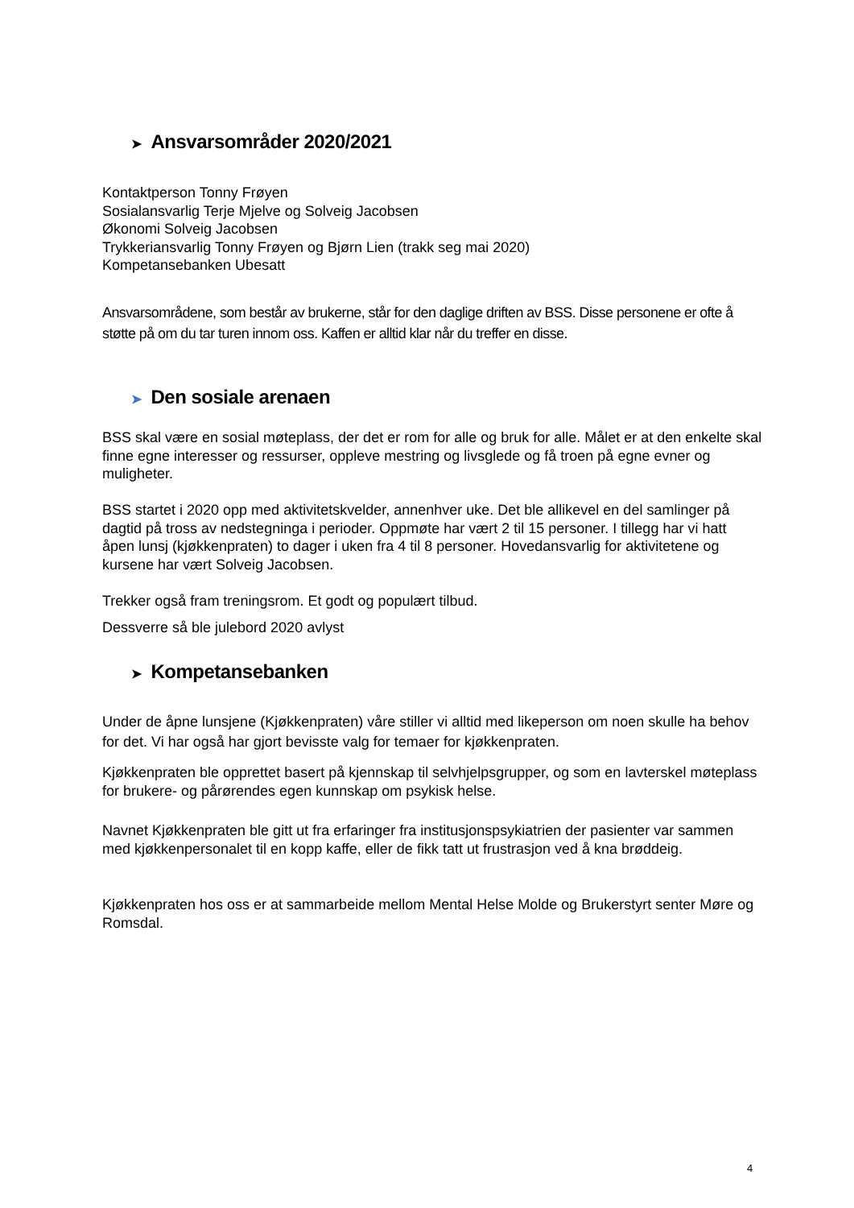➤ Ansvarsområder 2020/2021
Kontaktperson Tonny Frøyen
Sosialansvarlig Terje Mjelve og Solveig Jacobsen
Økonomi Solveig Jacobsen
Trykkeriansvarlig Tonny Frøyen og Bjørn Lien (trakk seg mai 2020)
Kompetansebanken Ubesatt
Ansvarsområdene, som består av brukerne, står for den daglige driften av BSS. Disse personene er ofte å støtte på om du tar turen innom oss. Kaffen er alltid klar når du treffer en disse.
➤ Den sosiale arenaen
BSS skal være en sosial møteplass, der det er rom for alle og bruk for alle. Målet er at den enkelte skal finne egne interesser og ressurser, oppleve mestring og livsglede og få troen på egne evner og muligheter.
BSS startet i 2020 opp med aktivitetskvelder, annenhver uke. Det ble allikevel en del samlinger på dagtid på tross av nedstegninga i perioder. Oppmøte har vært 2 til 15 personer. I tillegg har vi hatt åpen lunsj (kjøkkenpraten) to dager i uken fra 4 til 8 personer. Hovedansvarlig for aktivitetene og kursene har vært Solveig Jacobsen.
Trekker også fram treningsrom. Et godt og populært tilbud.
Dessverre så ble julebord 2020 avlyst
➤ Kompetansebanken
Under de åpne lunsjene (Kjøkkenpraten) våre stiller vi alltid med likeperson om noen skulle ha behov for det. Vi har også har gjort bevisste valg for temaer for kjøkkenpraten.
Kjøkkenpraten ble opprettet basert på kjennskap til selvhjelpsgrupper, og som en lavterskel møteplass for brukere- og pårørendes egen kunnskap om psykisk helse.
Navnet Kjøkkenpraten ble gitt ut fra erfaringer fra institusjonspsykiatrien der pasienter var sammen med kjøkkenpersonalet til en kopp kaffe, eller de fikk tatt ut frustrasjon ved å kna brøddeig.
Kjøkkenpraten hos oss er at sammarbeide mellom Mental Helse Molde og Brukerstyrt senter Møre og Romsdal.
4